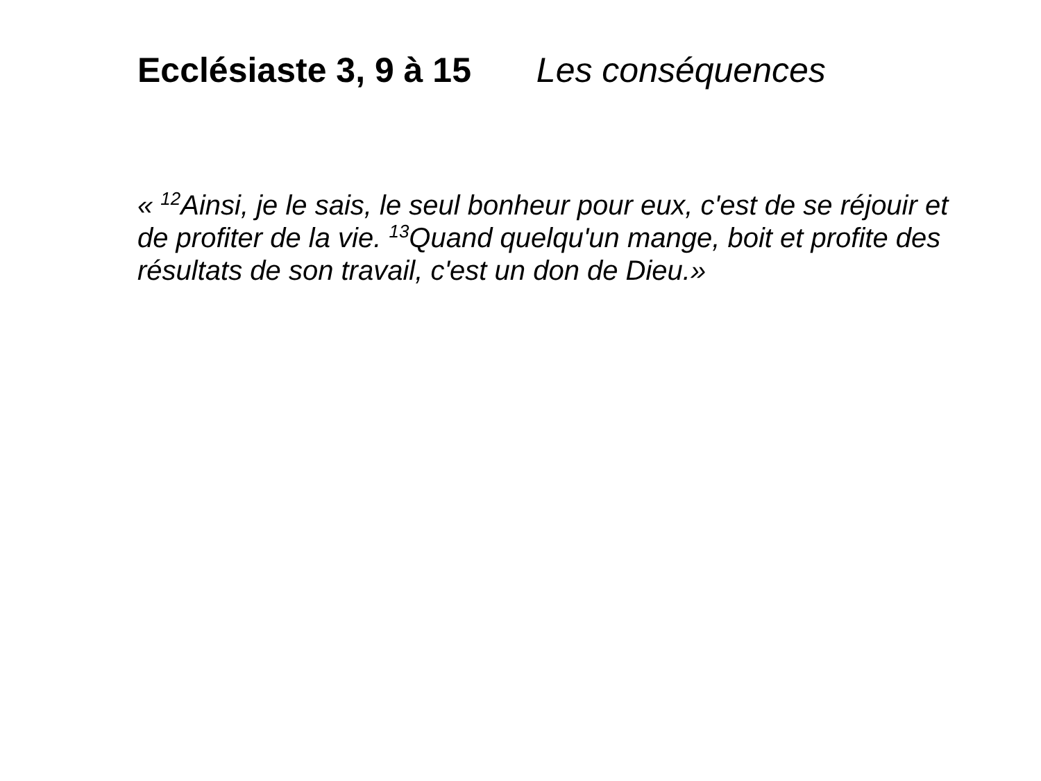Ecclésiaste 3, 9 à 15 Les conséquences
« <sup>12</sup>Ainsi, je le sais, le seul bonheur pour eux, c'est de se réjouir et de profiter de la vie. <sup>13</sup>Quand quelqu'un mange, boit et profite des résultats de son travail, c'est un don de Dieu.»